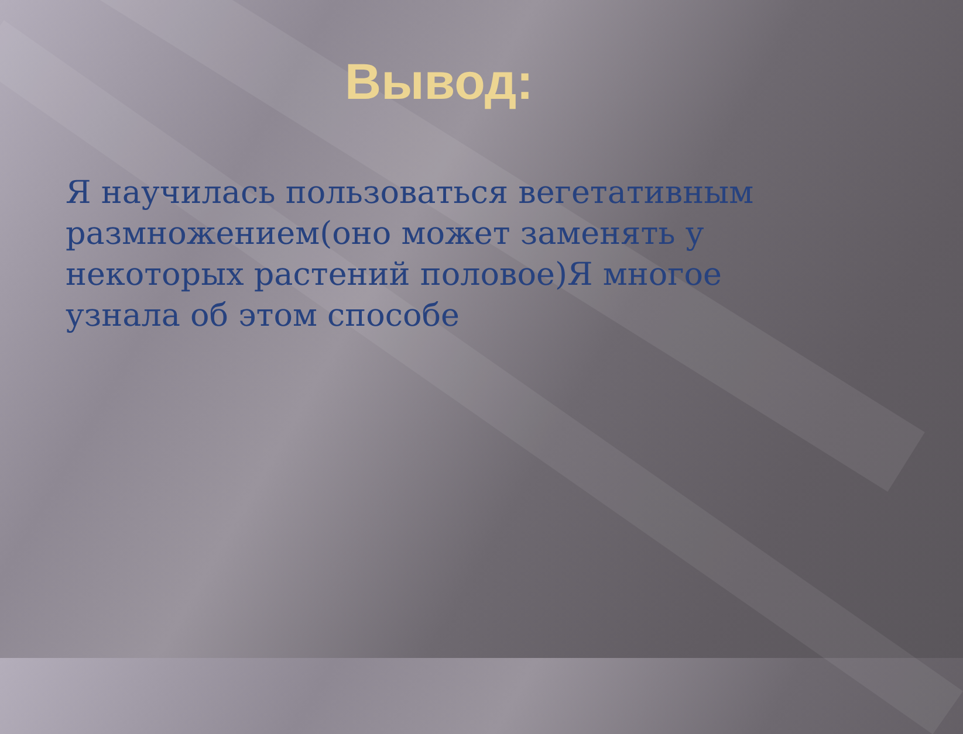Вывод:
Я научилась пользоваться вегетативным размножением(оно может заменять у некоторых растений половое)Я многое узнала об этом способе